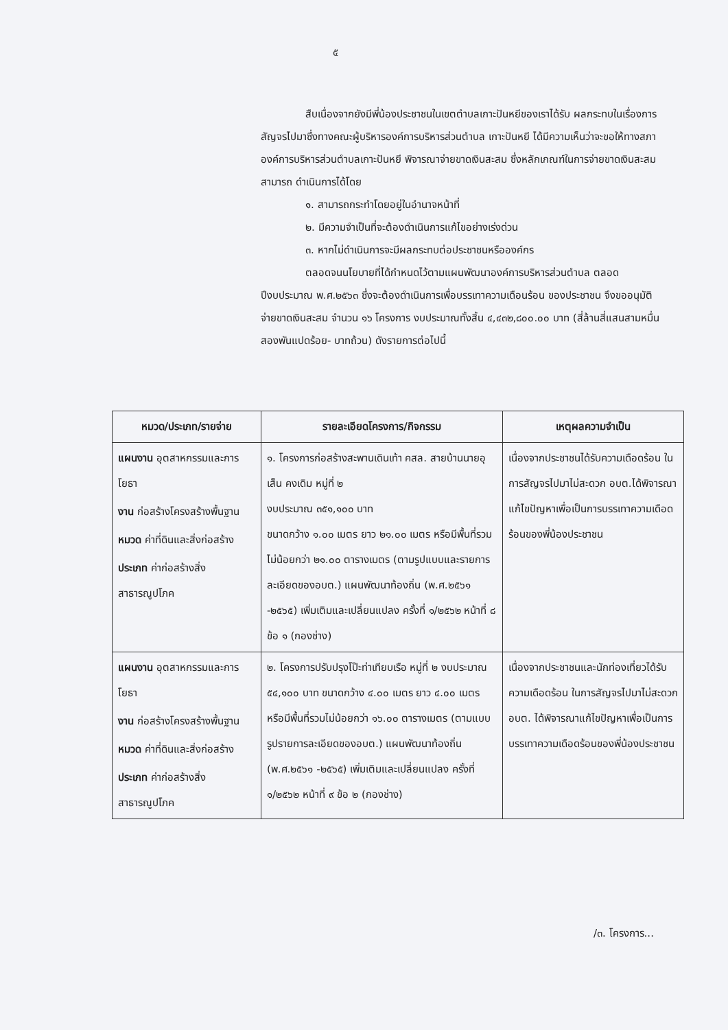๕
สืบเนื่องจากยังมีพี่น้องประชาชนในเขตตำบลเกาะปันหยีของเราได้รับ ผลกระทบในเรื่องการสัญจรไปมาซึ่งทางคณะผู้บริหารองค์การบริหารส่วนตำบล เกาะปันหยี ได้มีความเห็นว่าจะขอให้ทางสภาองค์การบริหารส่วนตำบลเกาะปันหยี พิจารณาจ่ายขาดเงินสะสม ซึ่งหลักเกณฑ์ในการจ่ายขาดเงินสะสมสามารถ ดำเนินการได้โดย
๑. สามารถกระทำโดยอยู่ในอำนาจหน้าที่
๒. มีความจำเป็นที่จะต้องดำเนินการแก้ไขอย่างเร่งด่วน
๓. หากไม่ดำเนินการจะมีผลกระทบต่อประชาชนหรือองค์กร
ตลอดจนนโยบายที่ได้กำหนดไว้ตามแผนพัฒนาองค์การบริหารส่วนตำบล ตลอดปีงบประมาณ พ.ศ.๒๕๖๓ ซึ่งจะต้องดำเนินการเพื่อบรรเทาความเดือนร้อน ของประชาชน จึงขออนุมัติจ่ายขาดเงินสะสม จำนวน ๑๖ โครงการ งบประมาณทั้งสิ้น ๔,๔๓๒,๘๐๐.๐๐ บาท (สี่ล้านสี่แสนสามหมื่นสองพันแปดร้อย- บาทถ้วน) ดังรายการต่อไปนี้
| หมวด/ประเภท/รายจ่าย | รายละเอียดโครงการ/กิจกรรม | เหตุผลความจำเป็น |
| --- | --- | --- |
| แผนงาน อุตสาหกรรมและการโยธา งาน ก่อสร้างโครงสร้างพื้นฐาน หมวด ค่าที่ดินและสิ่งก่อสร้าง ประเภท ค่าก่อสร้างสิ่งสาธารณูปโภค | ๑. โครงการก่อสร้างสะพานเดินเท้า คสล. สายบ้านนายอุเส็น คงเดิม หมู่ที่ ๒ งบประมาณ ๓๕๑,๑๐๐ บาท ขนาดกว้าง ๑.๐๐ เมตร ยาว ๒๑.๐๐ เมตร หรือมีพื้นที่รวมไม่น้อยกว่า ๒๑.๐๐ ตารางเมตร (ตามรูปแบบและรายการละเอียดของอบต.) แผนพัฒนาท้องถิ่น (พ.ศ.๒๕๖๑ -๒๕๖๕) เพิ่มเติมและเปลี่ยนแปลง ครั้งที่ ๑/๒๕๖๒ หน้าที่ ๘ ข้อ ๑ (กองช่าง) | เนื่องจากประชาชนได้รับความเดือดร้อน ในการสัญจรไปมาไม่สะดวก อบต.ได้พิจารณาแก้ไขปัญหาเพื่อเป็นการบรรเทาความเดือดร้อนของพี่น้องประชาชน |
| แผนงาน อุตสาหกรรมและการโยธา งาน ก่อสร้างโครงสร้างพื้นฐาน หมวด ค่าที่ดินและสิ่งก่อสร้าง ประเภท ค่าก่อสร้างสิ่งสาธารณูปโภค | ๒. โครงการปรับปรุงโป๊ะท่าเทียบเรือ หมู่ที่ ๒ งบประมาณ ๕๔,๑๐๐ บาท ขนาดกว้าง ๔.๐๐ เมตร ยาว ๔.๐๐ เมตร หรือมีพื้นที่รวมไม่น้อยกว่า ๑๖.๐๐ ตารางเมตร (ตามแบบรูปรายการละเอียดของอบต.) แผนพัฒนาท้องถิ่น (พ.ศ.๒๕๖๑ -๒๕๖๕) เพิ่มเติมและเปลี่ยนแปลง ครั้งที่ ๑/๒๕๖๒ หน้าที่ ๙ ข้อ ๒ (กองช่าง) | เนื่องจากประชาชนและนักท่องเที่ยวได้รับความเดือดร้อน ในการสัญจรไปมาไม่สะดวก อบต. ได้พิจารณาแก้ไขปัญหาเพื่อเป็นการบรรเทาความเดือดร้อนของพี่น้องประชาชน |
/๓. โครงการ...